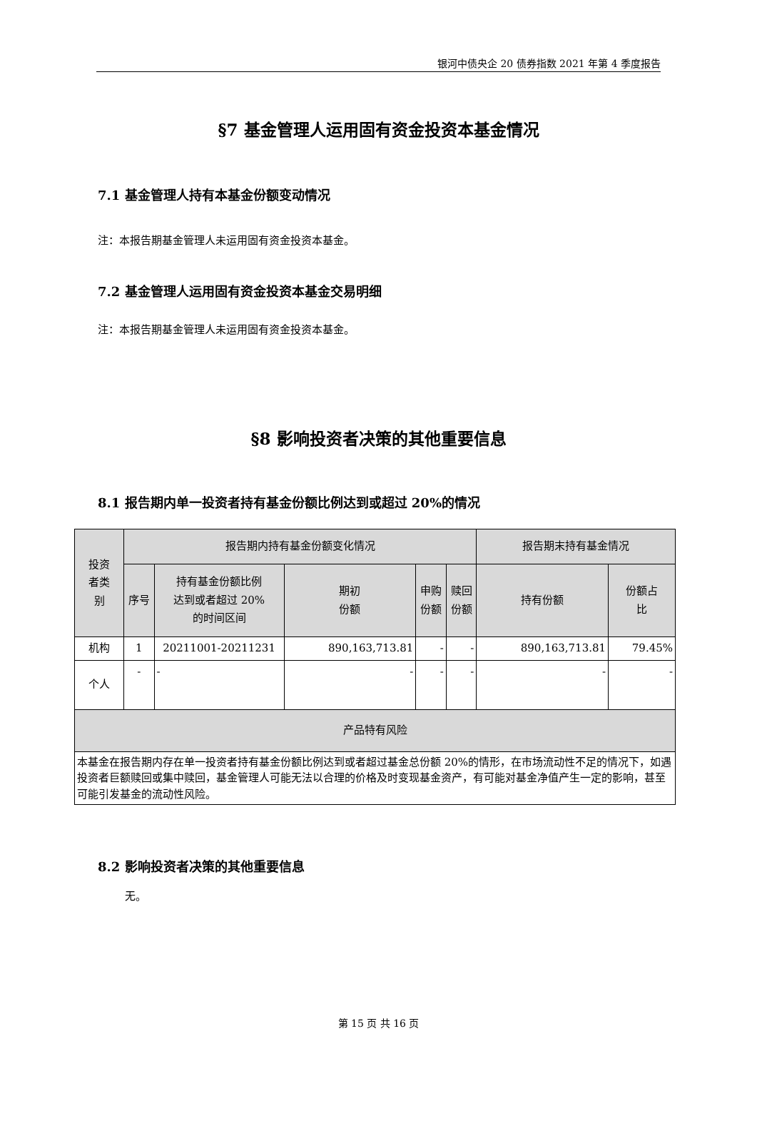银河中债央企 20 债券指数 2021 年第 4 季度报告
§7 基金管理人运用固有资金投资本基金情况
7.1 基金管理人持有本基金份额变动情况
注：本报告期基金管理人未运用固有资金投资本基金。
7.2 基金管理人运用固有资金投资本基金交易明细
注：本报告期基金管理人未运用固有资金投资本基金。
§8 影响投资者决策的其他重要信息
8.1 报告期内单一投资者持有基金份额比例达到或超过 20%的情况
| 投资 者类 别 | 报告期内持有基金份额变化情况 | | | | | 报告期末持有基金情况 | |
| --- | --- | --- | --- | --- | --- | --- | --- |
| | 序号 | 持有基金份额比例 达到或者超过 20% 的时间区间 | 期初 份额 | 申购 份额 | 赎回 份额 | 持有份额 | 份额占 比 |
| 机构 | 1 | 20211001-20211231 | 890,163,713.81 | - | - | 890,163,713.81 | 79.45% |
| 个人 | - | - | - | - | - | - | - |
| 产品特有风险 | | | | | | | |
| 本基金在报告期内存在单一投资者持有基金份额比例达到或者超过基金总份额 20%的情形，在市场流动性不足的情况下，如遇投资者巨额赎回或集中赎回，基金管理人可能无法以合理的价格及时变现基金资产，有可能对基金净值产生一定的影响，甚至可能引发基金的流动性风险。 | | | | | | | |
8.2 影响投资者决策的其他重要信息
无。
第 15 页 共 16 页